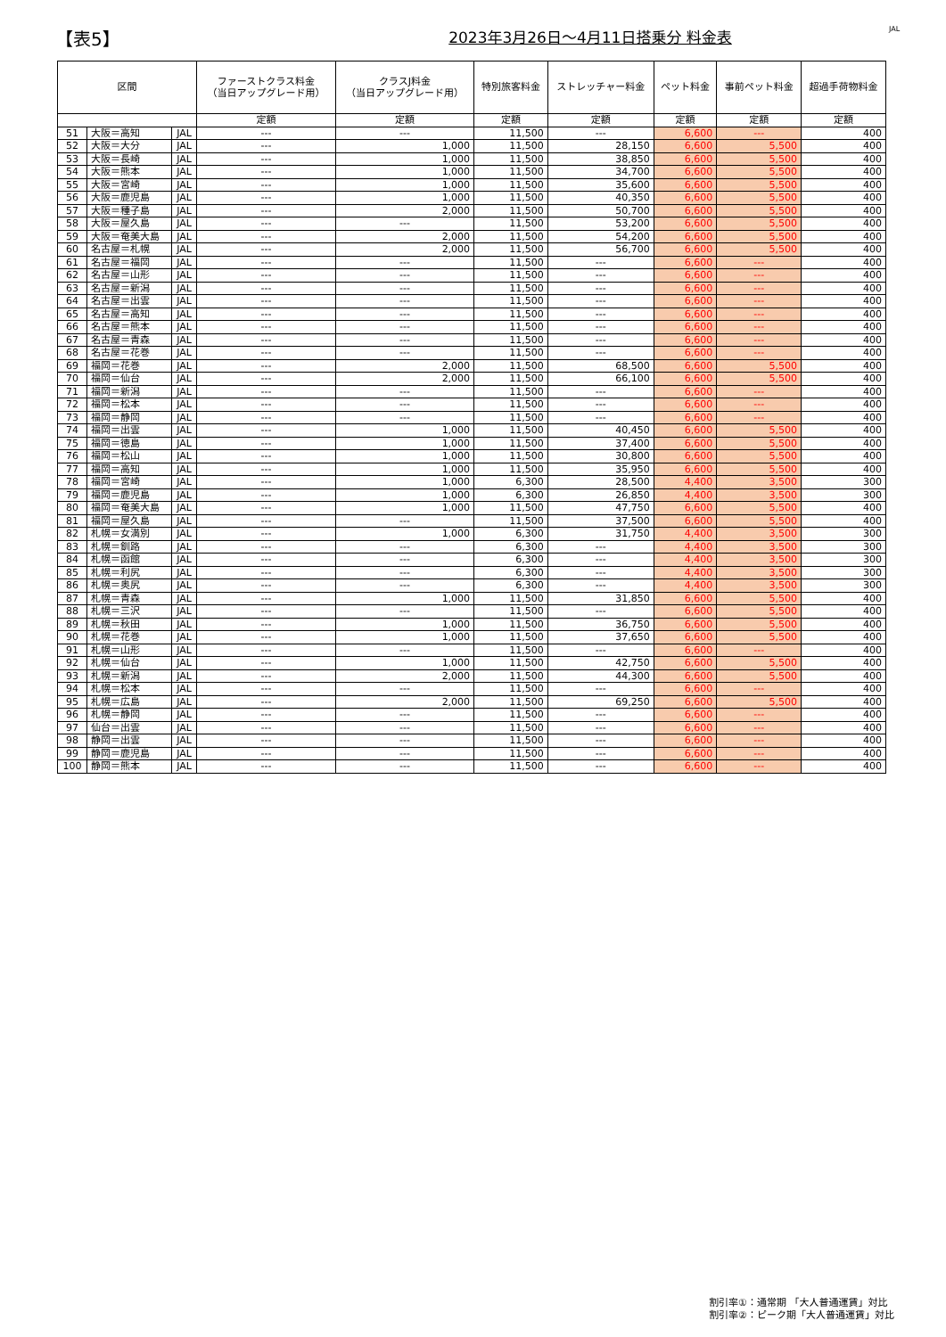【表5】
2023年3月26日～4月11日搭乗分 料金表
JAL
| 区間 | | | ファーストクラス料金 （当日アップグレード用） | クラスJ料金 （当日アップグレード用） | 特別旅客料金 | ストレッチャー料金 | ペット料金 | 事前ペット料金 | 超過手荷物料金 |
| --- | --- | --- | --- | --- | --- | --- | --- | --- | --- |
| | | | 定額 | 定額 | 定額 | 定額 | 定額 | 定額 | 定額 |
| 51 | 大阪＝高知 | JAL | --- | --- | 11,500 | --- | 6,600 | --- | 400 |
| 52 | 大阪＝大分 | JAL | --- | 1,000 | 11,500 | 28,150 | 6,600 | 5,500 | 400 |
| 53 | 大阪＝長崎 | JAL | --- | 1,000 | 11,500 | 38,850 | 6,600 | 5,500 | 400 |
| 54 | 大阪＝熊本 | JAL | --- | 1,000 | 11,500 | 34,700 | 6,600 | 5,500 | 400 |
| 55 | 大阪＝宮崎 | JAL | --- | 1,000 | 11,500 | 35,600 | 6,600 | 5,500 | 400 |
| 56 | 大阪＝鹿児島 | JAL | --- | 1,000 | 11,500 | 40,350 | 6,600 | 5,500 | 400 |
| 57 | 大阪＝種子島 | JAL | --- | 2,000 | 11,500 | 50,700 | 6,600 | 5,500 | 400 |
| 58 | 大阪＝屋久島 | JAL | --- | --- | 11,500 | 53,200 | 6,600 | 5,500 | 400 |
| 59 | 大阪＝奄美大島 | JAL | --- | 2,000 | 11,500 | 54,200 | 6,600 | 5,500 | 400 |
| 60 | 名古屋＝札幌 | JAL | --- | 2,000 | 11,500 | 56,700 | 6,600 | 5,500 | 400 |
| 61 | 名古屋＝福岡 | JAL | --- | --- | 11,500 | --- | 6,600 | --- | 400 |
| 62 | 名古屋＝山形 | JAL | --- | --- | 11,500 | --- | 6,600 | --- | 400 |
| 63 | 名古屋＝新潟 | JAL | --- | --- | 11,500 | --- | 6,600 | --- | 400 |
| 64 | 名古屋＝出雲 | JAL | --- | --- | 11,500 | --- | 6,600 | --- | 400 |
| 65 | 名古屋＝高知 | JAL | --- | --- | 11,500 | --- | 6,600 | --- | 400 |
| 66 | 名古屋＝熊本 | JAL | --- | --- | 11,500 | --- | 6,600 | --- | 400 |
| 67 | 名古屋＝青森 | JAL | --- | --- | 11,500 | --- | 6,600 | --- | 400 |
| 68 | 名古屋＝花巻 | JAL | --- | --- | 11,500 | --- | 6,600 | --- | 400 |
| 69 | 福岡＝花巻 | JAL | --- | 2,000 | 11,500 | 68,500 | 6,600 | 5,500 | 400 |
| 70 | 福岡＝仙台 | JAL | --- | 2,000 | 11,500 | 66,100 | 6,600 | 5,500 | 400 |
| 71 | 福岡＝新潟 | JAL | --- | --- | 11,500 | --- | 6,600 | --- | 400 |
| 72 | 福岡＝松本 | JAL | --- | --- | 11,500 | --- | 6,600 | --- | 400 |
| 73 | 福岡＝静岡 | JAL | --- | --- | 11,500 | --- | 6,600 | --- | 400 |
| 74 | 福岡＝出雲 | JAL | --- | 1,000 | 11,500 | 40,450 | 6,600 | 5,500 | 400 |
| 75 | 福岡＝徳島 | JAL | --- | 1,000 | 11,500 | 37,400 | 6,600 | 5,500 | 400 |
| 76 | 福岡＝松山 | JAL | --- | 1,000 | 11,500 | 30,800 | 6,600 | 5,500 | 400 |
| 77 | 福岡＝高知 | JAL | --- | 1,000 | 11,500 | 35,950 | 6,600 | 5,500 | 400 |
| 78 | 福岡＝宮崎 | JAL | --- | 1,000 | 6,300 | 28,500 | 4,400 | 3,500 | 300 |
| 79 | 福岡＝鹿児島 | JAL | --- | 1,000 | 6,300 | 26,850 | 4,400 | 3,500 | 300 |
| 80 | 福岡＝奄美大島 | JAL | --- | 1,000 | 11,500 | 47,750 | 6,600 | 5,500 | 400 |
| 81 | 福岡＝屋久島 | JAL | --- | --- | 11,500 | 37,500 | 6,600 | 5,500 | 400 |
| 82 | 札幌＝女満別 | JAL | --- | 1,000 | 6,300 | 31,750 | 4,400 | 3,500 | 300 |
| 83 | 札幌＝釧路 | JAL | --- | --- | 6,300 | --- | 4,400 | 3,500 | 300 |
| 84 | 札幌＝函館 | JAL | --- | --- | 6,300 | --- | 4,400 | 3,500 | 300 |
| 85 | 札幌＝利尻 | JAL | --- | --- | 6,300 | --- | 4,400 | 3,500 | 300 |
| 86 | 札幌＝奥尻 | JAL | --- | --- | 6,300 | --- | 4,400 | 3,500 | 300 |
| 87 | 札幌＝青森 | JAL | --- | 1,000 | 11,500 | 31,850 | 6,600 | 5,500 | 400 |
| 88 | 札幌＝三沢 | JAL | --- | --- | 11,500 | --- | 6,600 | 5,500 | 400 |
| 89 | 札幌＝秋田 | JAL | --- | 1,000 | 11,500 | 36,750 | 6,600 | 5,500 | 400 |
| 90 | 札幌＝花巻 | JAL | --- | 1,000 | 11,500 | 37,650 | 6,600 | 5,500 | 400 |
| 91 | 札幌＝山形 | JAL | --- | --- | 11,500 | --- | 6,600 | --- | 400 |
| 92 | 札幌＝仙台 | JAL | --- | 1,000 | 11,500 | 42,750 | 6,600 | 5,500 | 400 |
| 93 | 札幌＝新潟 | JAL | --- | 2,000 | 11,500 | 44,300 | 6,600 | 5,500 | 400 |
| 94 | 札幌＝松本 | JAL | --- | --- | 11,500 | --- | 6,600 | --- | 400 |
| 95 | 札幌＝広島 | JAL | --- | 2,000 | 11,500 | 69,250 | 6,600 | 5,500 | 400 |
| 96 | 札幌＝静岡 | JAL | --- | --- | 11,500 | --- | 6,600 | --- | 400 |
| 97 | 仙台＝出雲 | JAL | --- | --- | 11,500 | --- | 6,600 | --- | 400 |
| 98 | 静岡＝出雲 | JAL | --- | --- | 11,500 | --- | 6,600 | --- | 400 |
| 99 | 静岡＝鹿児島 | JAL | --- | --- | 11,500 | --- | 6,600 | --- | 400 |
| 100 | 静岡＝熊本 | JAL | --- | --- | 11,500 | --- | 6,600 | --- | 400 |
割引率①：通常期 「大人普通運賃」対比
割引率②：ピーク期「大人普通運賃」対比